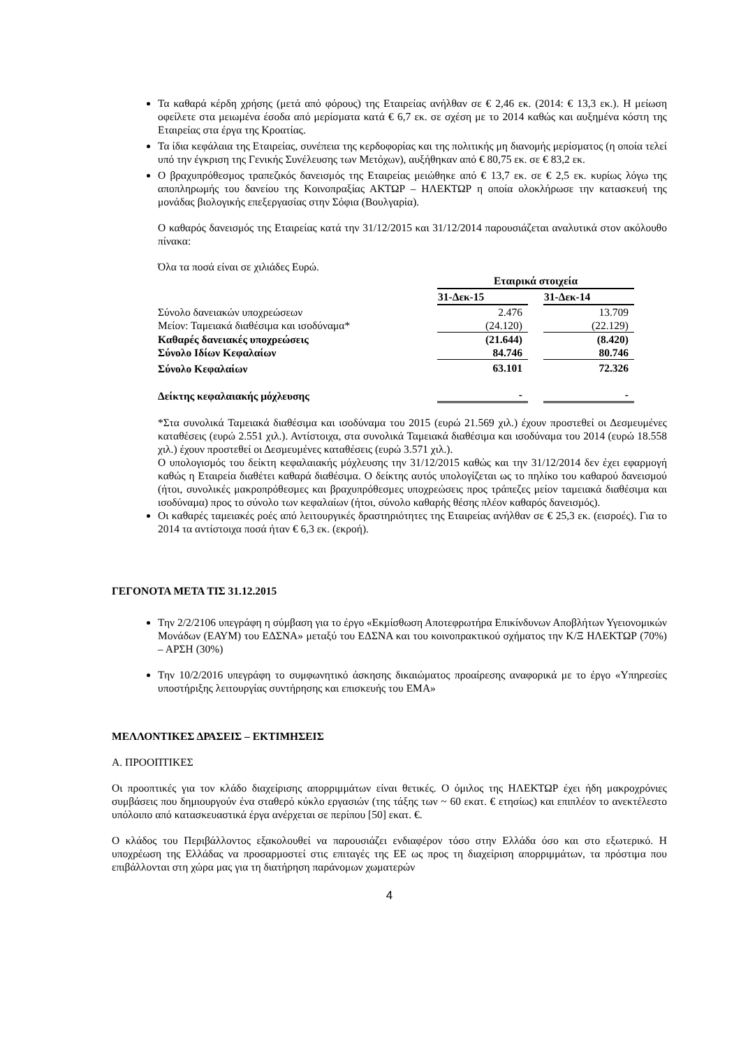Τα καθαρά κέρδη χρήσης (μετά από φόρους) της Εταιρείας ανήλθαν σε € 2,46 εκ. (2014: € 13,3 εκ.). Η μείωση οφείλετε στα μειωμένα έσοδα από μερίσματα κατά € 6,7 εκ. σε σχέση με το 2014 καθώς και αυξημένα κόστη της Εταιρείας στα έργα της Κροατίας.
Τα ίδια κεφάλαια της Εταιρείας, συνέπεια της κερδοφορίας και της πολιτικής μη διανομής μερίσματος (η οποία τελεί υπό την έγκριση της Γενικής Συνέλευσης των Μετόχων), αυξήθηκαν από € 80,75 εκ. σε € 83,2 εκ.
Ο βραχυπρόθεσμος τραπεζικός δανεισμός της Εταιρείας μειώθηκε από € 13,7 εκ. σε € 2,5 εκ. κυρίως λόγω της αποπληρωμής του δανείου της Κοινοπραξίας ΑΚΤΩΡ – ΗΛΕΚΤΩΡ η οποία ολοκλήρωσε την κατασκευή της μονάδας βιολογικής επεξεργασίας στην Σόφια (Βουλγαρία).
Ο καθαρός δανεισμός της Εταιρείας κατά την 31/12/2015 και 31/12/2014 παρουσιάζεται αναλυτικά στον ακόλουθο πίνακα:
Όλα τα ποσά είναι σε χιλιάδες Ευρώ.
| | Εταιρικά στοιχεία | | |
| | 31-Δεκ-15 | | 31-Δεκ-14 |
| Σύνολο δανειακών υποχρεώσεων | 2.476 | | 13.709 |
| Μείον: Ταμειακά διαθέσιμα και ισοδύναμα* | (24.120) | | (22.129) |
| Καθαρές δανειακές υποχρεώσεις | (21.644) | | (8.420) |
| Σύνολο Ιδίων Κεφαλαίων | 84.746 | | 80.746 |
| Σύνολο Κεφαλαίων | 63.101 | | 72.326 |
| Δείκτης κεφαλαιακής μόχλευσης | - | | - |
*Στα συνολικά Ταμειακά διαθέσιμα και ισοδύναμα του 2015 (ευρώ 21.569 χιλ.) έχουν προστεθεί οι Δεσμευμένες καταθέσεις (ευρώ 2.551 χιλ.). Αντίστοιχα, στα συνολικά Ταμειακά διαθέσιμα και ισοδύναμα του 2014 (ευρώ 18.558 χιλ.) έχουν προστεθεί οι Δεσμευμένες καταθέσεις (ευρώ 3.571 χιλ.).
Ο υπολογισμός του δείκτη κεφαλαιακής μόχλευσης την 31/12/2015 καθώς και την 31/12/2014 δεν έχει εφαρμογή καθώς η Εταιρεία διαθέτει καθαρά διαθέσιμα. Ο δείκτης αυτός υπολογίζεται ως το πηλίκο του καθαρού δανεισμού (ήτοι, συνολικές μακροπρόθεσμες και βραχυπρόθεσμες υποχρεώσεις προς τράπεζες μείον ταμειακά διαθέσιμα και ισοδύναμα) προς το σύνολο των κεφαλαίων (ήτοι, σύνολο καθαρής θέσης πλέον καθαρός δανεισμός).
Οι καθαρές ταμειακές ροές από λειτουργικές δραστηριότητες της Εταιρείας ανήλθαν σε € 25,3 εκ. (εισροές). Για το 2014 τα αντίστοιχα ποσά ήταν € 6,3 εκ. (εκροή).
ΓΕΓΟΝΟΤΑ ΜΕΤΑ ΤΙΣ 31.12.2015
Την 2/2/2106 υπεγράφη η σύμβαση για το έργο «Εκμίσθωση Αποτεφρωτήρα Επικίνδυνων Αποβλήτων Υγειονομικών Μονάδων (ΕΑΥΜ) του ΕΔΣΝΑ» μεταξύ του ΕΔΣΝΑ και του κοινοπρακτικού σχήματος την Κ/Ξ ΗΛΕΚΤΩΡ (70%) – ΑΡΣΗ (30%)
Την 10/2/2016 υπεγράφη το συμφωνητικό άσκησης δικαιώματος προαίρεσης αναφορικά με το έργο «Υπηρεσίες υποστήριξης λειτουργίας συντήρησης και επισκευής του ΕΜΑ»
ΜΕΛΛΟΝΤΙΚΕΣ ΔΡΑΣΕΙΣ – ΕΚΤΙΜΗΣΕΙΣ
Α. ΠΡΟΟΠΤΙΚΕΣ
Οι προοπτικές για τον κλάδο διαχείρισης απορριμμάτων είναι θετικές. Ο όμιλος της ΗΛΕΚΤΩΡ έχει ήδη μακροχρόνιες συμβάσεις που δημιουργούν ένα σταθερό κύκλο εργασιών (της τάξης των ~ 60 εκατ. € ετησίως) και επιπλέον το ανεκτέλεστο υπόλοιπο από κατασκευαστικά έργα ανέρχεται σε περίπου [50] εκατ. €.
Ο κλάδος του Περιβάλλοντος εξακολουθεί να παρουσιάζει ενδιαφέρον τόσο στην Ελλάδα όσο και στο εξωτερικό. Η υποχρέωση της Ελλάδας να προσαρμοστεί στις επιταγές της ΕΕ ως προς τη διαχείριση απορριμμάτων, τα πρόστιμα που επιβάλλονται στη χώρα μας για τη διατήρηση παράνομων χωματερών
4